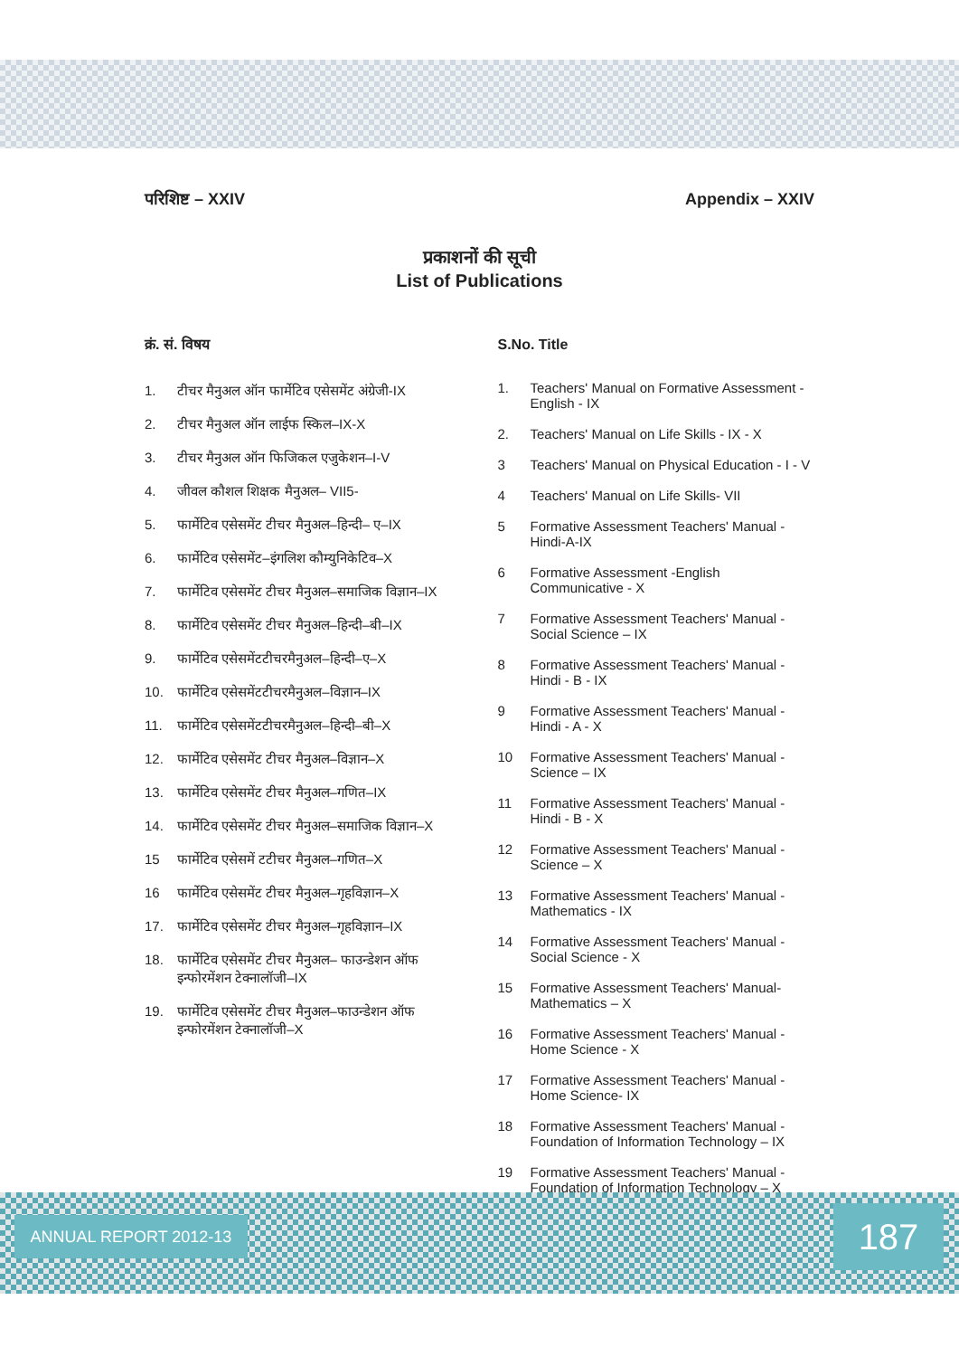परिशिष्ट – XXIV Appendix – XXIV
प्रकाशनों की सूची
List of Publications
क्रं. सं. विषय
1. टीचर मैनुअल ऑन फार्मेटिव एसेसमेंट अंग्रेजी-IX
2. टीचर मैनुअल ऑन लाईफ स्किल–IX-X
3. टीचर मैनुअल ऑन फिजिकल एजुकेशन–I-V
4. जीवल कौशल शिक्षक मैनुअल– VII5-
5. फार्मेटिव एसेसमेंट टीचर मैनुअल–हिन्दी– ए–IX
6. फार्मेटिव एसेसमेंट–इंगलिश कौम्युनिकेटिव–X
7. फार्मेटिव एसेसमेंट टीचर मैनुअल–समाजिक विज्ञान–IX
8. फार्मेटिव एसेसमेंट टीचर मैनुअल–हिन्दी–बी–IX
9. फार्मेटिव एसेसमेंटटीचरमैनुअल–हिन्दी–ए–X
10. फार्मेटिव एसेसमेंटटीचरमैनुअल–विज्ञान–IX
11. फार्मेटिव एसेसमेंटटीचरमैनुअल–हिन्दी–बी–X
12. फार्मेटिव एसेसमेंट टीचर मैनुअल–विज्ञान–X
13. फार्मेटिव एसेसमेंट टीचर मैनुअल–गणित–IX
14. फार्मेटिव एसेसमेंट टीचर मैनुअल–समाजिक विज्ञान–X
15 फार्मेटिव एसेसमें टटीचर मैनुअल–गणित–X
16 फार्मेटिव एसेसमेंट टीचर मैनुअल–गृहविज्ञान–X
17. फार्मेटिव एसेसमेंट टीचर मैनुअल–गृहविज्ञान–IX
18. फार्मेटिव एसेसमेंट टीचर मैनुअल– फाउन्डेशन ऑफ इन्फोरमेंशन टेक्नालॉजी–IX
19. फार्मेटिव एसेसमेंट टीचर मैनुअल–फाउन्डेशन ऑफ इन्फोरमेंशन टेक्नालॉजी–X
S.No. Title
1. Teachers' Manual on Formative Assessment -English - IX
2. Teachers' Manual on Life Skills - IX - X
3 Teachers' Manual on Physical Education - I - V
4 Teachers' Manual on Life Skills- VII
5 Formative Assessment Teachers' Manual -Hindi-A-IX
6 Formative Assessment -English Communicative - X
7 Formative Assessment Teachers' Manual -Social Science – IX
8 Formative Assessment Teachers' Manual -Hindi - B - IX
9 Formative Assessment Teachers' Manual -Hindi - A - X
10 Formative Assessment Teachers' Manual -Science – IX
11 Formative Assessment Teachers' Manual -Hindi - B - X
12 Formative Assessment Teachers' Manual -Science – X
13 Formative Assessment Teachers' Manual - Mathematics - IX
14 Formative Assessment Teachers' Manual -Social Science - X
15 Formative Assessment Teachers' Manual- Mathematics – X
16 Formative Assessment Teachers' Manual -Home Science - X
17 Formative Assessment Teachers' Manual - Home Science- IX
18 Formative Assessment Teachers' Manual - Foundation of Information Technology – IX
19 Formative Assessment Teachers' Manual -Foundation of Information Technology – X
ANNUAL REPORT 2012-13 187